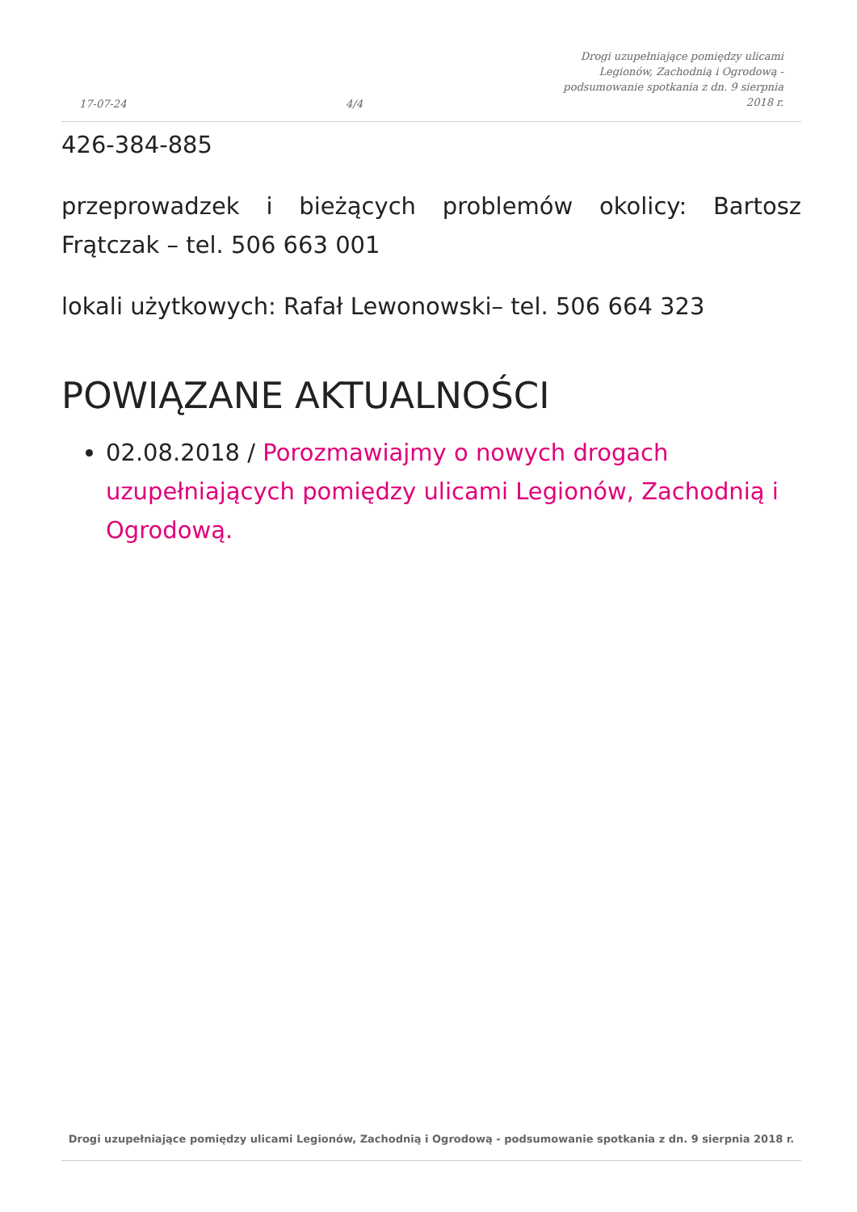17-07-24
4/4
Drogi uzupełniające pomiędzy ulicami Legionów, Zachodnią i Ogrodową - podsumowanie spotkania z dn. 9 sierpnia 2018 r.
426-384-885
przeprowadzek i bieżących problemów okolicy: Bartosz Frątczak – tel. 506 663 001
lokali użytkowych: Rafał Lewonowski– tel. 506 664 323
POWIĄZANE AKTUALNOŚCI
02.08.2018 / Porozmawiajmy o nowych drogach uzupełniających pomiędzy ulicami Legionów, Zachodnią i Ogrodową.
Drogi uzupełniające pomiędzy ulicami Legionów, Zachodnią i Ogrodową - podsumowanie spotkania z dn. 9 sierpnia 2018 r.